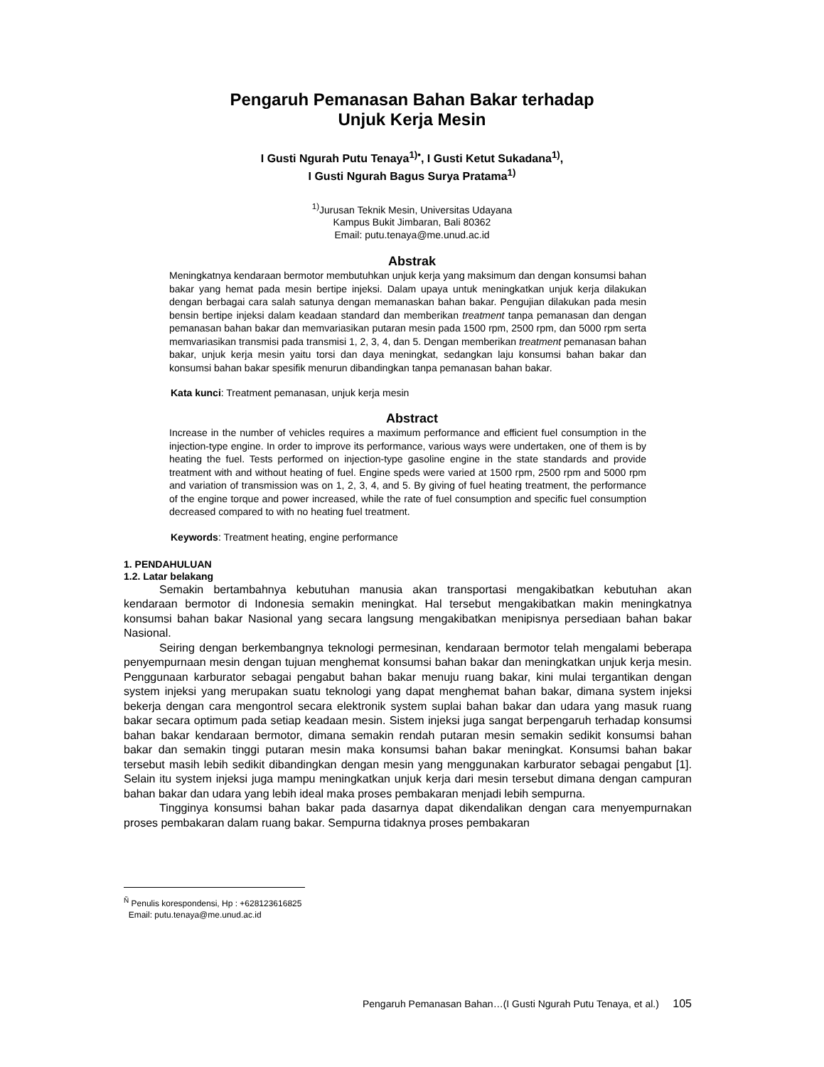Pengaruh Pemanasan Bahan Bakar terhadap
Unjuk Kerja Mesin
I Gusti Ngurah Putu Tenaya<sup>1)•</sup>, I Gusti Ketut Sukadana<sup>1)</sup>,
I Gusti Ngurah Bagus Surya Pratama<sup>1)</sup>
<sup>1)</sup> Jurusan Teknik Mesin, Universitas Udayana
Kampus Bukit Jimbaran, Bali 80362
Email: putu.tenaya@me.unud.ac.id
Abstrak
Meningkatnya kendaraan bermotor membutuhkan unjuk kerja yang maksimum dan dengan konsumsi bahan bakar yang hemat pada mesin bertipe injeksi. Dalam upaya untuk meningkatkan unjuk kerja dilakukan dengan berbagai cara salah satunya dengan memanaskan bahan bakar. Pengujian dilakukan pada mesin bensin bertipe injeksi dalam keadaan standard dan memberikan treatment tanpa pemanasan dan dengan pemanasan bahan bakar dan memvariasikan putaran mesin pada 1500 rpm, 2500 rpm, dan 5000 rpm serta memvariasikan transmisi pada transmisi 1, 2, 3, 4, dan 5. Dengan memberikan treatment pemanasan bahan bakar, unjuk kerja mesin yaitu torsi dan daya meningkat, sedangkan laju konsumsi bahan bakar dan konsumsi bahan bakar spesifik menurun dibandingkan tanpa pemanasan bahan bakar.
Kata kunci: Treatment pemanasan, unjuk kerja mesin
Abstract
Increase in the number of vehicles requires a maximum performance and efficient fuel consumption in the injection-type engine. In order to improve its performance, various ways were undertaken, one of them is by heating the fuel. Tests performed on injection-type gasoline engine in the state standards and provide treatment with and without heating of fuel. Engine speds were varied at 1500 rpm, 2500 rpm and 5000 rpm and variation of transmission was on 1, 2, 3, 4, and 5. By giving of fuel heating treatment, the performance of the engine torque and power increased, while the rate of fuel consumption and specific fuel consumption decreased compared to with no heating fuel treatment.
Keywords: Treatment heating, engine performance
1. PENDAHULUAN
1.2. Latar belakang
Semakin bertambahnya kebutuhan manusia akan transportasi mengakibatkan kebutuhan akan kendaraan bermotor di Indonesia semakin meningkat. Hal tersebut mengakibatkan makin meningkatnya konsumsi bahan bakar Nasional yang secara langsung mengakibatkan menipisnya persediaan bahan bakar Nasional.
Seiring dengan berkembangnya teknologi permesinan, kendaraan bermotor telah mengalami beberapa penyempurnaan mesin dengan tujuan menghemat konsumsi bahan bakar dan meningkatkan unjuk kerja mesin. Penggunaan karburator sebagai pengabut bahan bakar menuju ruang bakar, kini mulai tergantikan dengan system injeksi yang merupakan suatu teknologi yang dapat menghemat bahan bakar, dimana system injeksi bekerja dengan cara mengontrol secara elektronik system suplai bahan bakar dan udara yang masuk ruang bakar secara optimum pada setiap keadaan mesin. Sistem injeksi juga sangat berpengaruh terhadap konsumsi bahan bakar kendaraan bermotor, dimana semakin rendah putaran mesin semakin sedikit konsumsi bahan bakar dan semakin tinggi putaran mesin maka konsumsi bahan bakar meningkat. Konsumsi bahan bakar tersebut masih lebih sedikit dibandingkan dengan mesin yang menggunakan karburator sebagai pengabut [1]. Selain itu system injeksi juga mampu meningkatkan unjuk kerja dari mesin tersebut dimana dengan campuran bahan bakar dan udara yang lebih ideal maka proses pembakaran menjadi lebih sempurna.
Tingginya konsumsi bahan bakar pada dasarnya dapat dikendalikan dengan cara menyempurnakan proses pembakaran dalam ruang bakar. Sempurna tidaknya proses pembakaran
<sup>Ñ</sup> Penulis korespondensi, Hp : +628123616825
Email: putu.tenaya@me.unud.ac.id
Pengaruh Pemanasan Bahan…(I Gusti Ngurah Putu Tenaya, et al.) 105